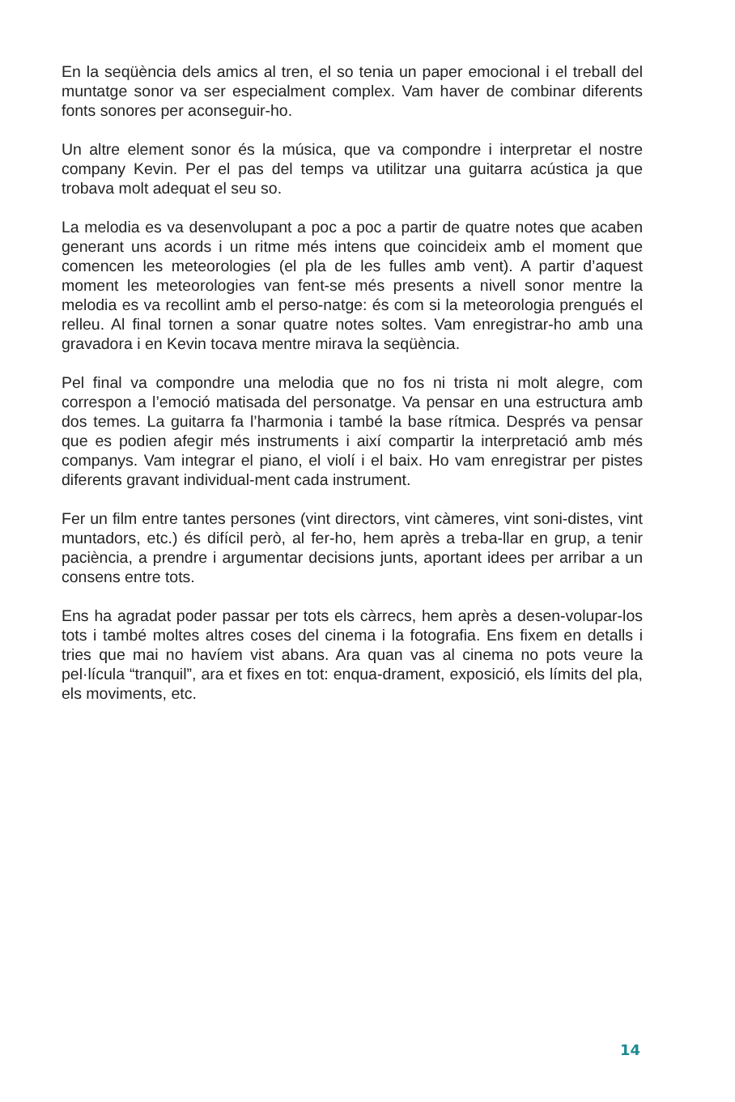En la seqüència dels amics al tren, el so tenia un paper emocional i el treball del muntatge sonor va ser especialment complex. Vam haver de combinar diferents fonts sonores per aconseguir-ho.
Un altre element sonor és la música, que va compondre i interpretar el nostre company Kevin. Per el pas del temps va utilitzar una guitarra acústica ja que trobava molt adequat el seu so.
La melodia es va desenvolupant a poc a poc a partir de quatre notes que acaben generant uns acords i un ritme més intens que coincideix amb el moment que comencen les meteorologies (el pla de les fulles amb vent). A partir d’aquest moment les meteorologies van fent-se més presents a nivell sonor mentre la melodia es va recollint amb el perso-natge: és com si la meteorologia prengués el relleu. Al final tornen a sonar quatre notes soltes. Vam enregistrar-ho amb una gravadora i en Kevin tocava mentre mirava la seqüència.
Pel final va compondre una melodia que no fos ni trista ni molt alegre, com correspon a l’emoció matisada del personatge. Va pensar en una estructura amb dos temes. La guitarra fa l’harmonia i també la base rítmica. Després va pensar que es podien afegir més instruments i així compartir la interpretació amb més companys. Vam integrar el piano, el violí i el baix. Ho vam enregistrar per pistes diferents gravant individual-ment cada instrument.
Fer un film entre tantes persones (vint directors, vint càmeres, vint soni-distes, vint muntadors, etc.) és difícil però, al fer-ho, hem après a treba-llar en grup, a tenir paciència, a prendre i argumentar decisions junts, aportant idees per arribar a un consens entre tots.
Ens ha agradat poder passar per tots els càrrecs, hem après a desen-volupar-los tots i també moltes altres coses del cinema i la fotografia. Ens fixem en detalls i tries que mai no havíem vist abans. Ara quan vas al cinema no pots veure la pel·lícula “tranquil”, ara et fixes en tot: enqua-drament, exposició, els límits del pla, els moviments, etc.
14